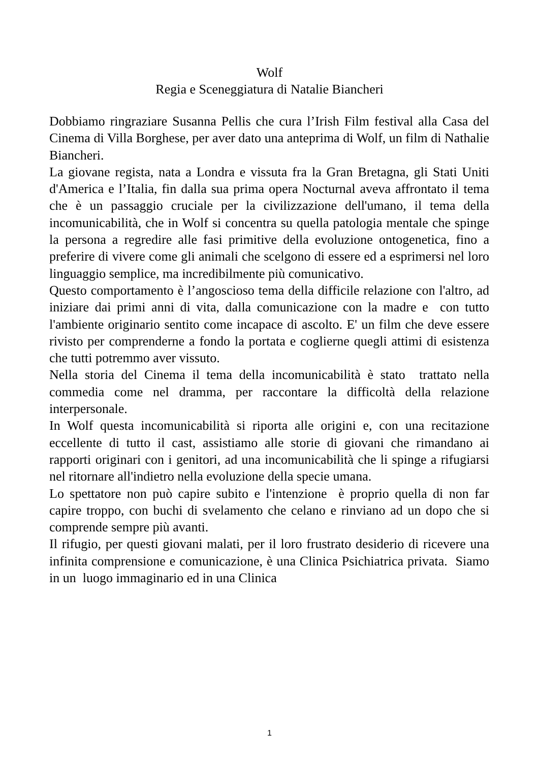Wolf
Regia e Sceneggiatura di Natalie Biancheri
Dobbiamo ringraziare Susanna Pellis che cura l’Irish Film festival alla Casa del Cinema di Villa Borghese, per aver dato una anteprima di Wolf, un film di Nathalie Biancheri.
La giovane regista, nata a Londra e vissuta fra la Gran Bretagna, gli Stati Uniti d'America e l’Italia, fin dalla sua prima opera Nocturnal aveva affrontato il tema che è un passaggio cruciale per la civilizzazione dell'umano, il tema della incomunicabilità, che in Wolf si concentra su quella patologia mentale che spinge la persona a regredire alle fasi primitive della evoluzione ontogenetica, fino a preferire di vivere come gli animali che scelgono di essere ed a esprimersi nel loro linguaggio semplice, ma incredibilmente più comunicativo.
Questo comportamento è l’angoscioso tema della difficile relazione con l'altro, ad iniziare dai primi anni di vita, dalla comunicazione con la madre e con tutto l'ambiente originario sentito come incapace di ascolto. E' un film che deve essere rivisto per comprenderne a fondo la portata e coglierne quegli attimi di esistenza che tutti potremmo aver vissuto.
Nella storia del Cinema il tema della incomunicabilità è stato trattato nella commedia come nel dramma, per raccontare la difficoltà della relazione interpersonale.
In Wolf questa incomunicabilità si riporta alle origini e, con una recitazione eccellente di tutto il cast, assistiamo alle storie di giovani che rimandano ai rapporti originari con i genitori, ad una incomunicabilità che li spinge a rifugiarsi nel ritornare all'indietro nella evoluzione della specie umana.
Lo spettatore non può capire subito e l'intenzione è proprio quella di non far capire troppo, con buchi di svelamento che celano e rinviano ad un dopo che si comprende sempre più avanti.
Il rifugio, per questi giovani malati, per il loro frustrato desiderio di ricevere una infinita comprensione e comunicazione, è una Clinica Psichiatrica privata. Siamo in un luogo immaginario ed in una Clinica
1